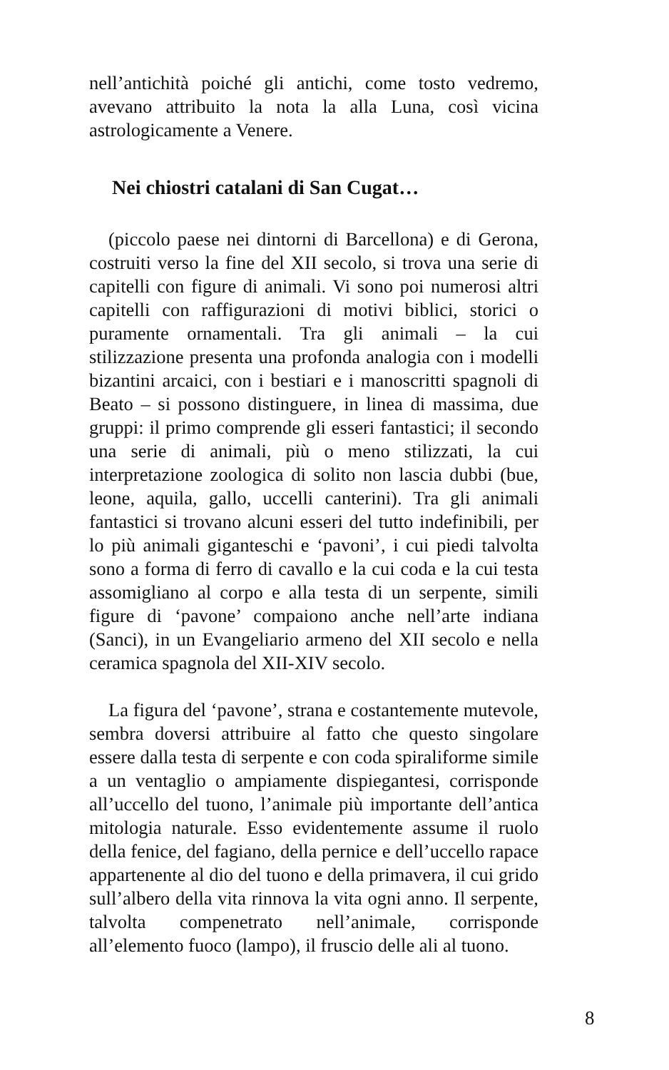nell’antichità poiché gli antichi, come tosto vedremo, avevano attribuito la nota la alla Luna, così vicina astrologicamente a Venere.
Nei chiostri catalani di San Cugat…
(piccolo paese nei dintorni di Barcellona) e di Gerona, costruiti verso la fine del XII secolo, si trova una serie di capitelli con figure di animali. Vi sono poi numerosi altri capitelli con raffigurazioni di motivi biblici, storici o puramente ornamentali. Tra gli animali – la cui stilizzazione presenta una profonda analogia con i modelli bizantini arcaici, con i bestiari e i manoscritti spagnoli di Beato – si possono distinguere, in linea di massima, due gruppi: il primo comprende gli esseri fantastici; il secondo una serie di animali, più o meno stilizzati, la cui interpretazione zoologica di solito non lascia dubbi (bue, leone, aquila, gallo, uccelli canterini). Tra gli animali fantastici si trovano alcuni esseri del tutto indefinibili, per lo più animali giganteschi e ‘pavoni’, i cui piedi talvolta sono a forma di ferro di cavallo e la cui coda e la cui testa assomigliano al corpo e alla testa di un serpente, simili figure di ‘pavone’ compaiono anche nell’arte indiana (Sanci), in un Evangeliario armeno del XII secolo e nella ceramica spagnola del XII-XIV secolo.
La figura del ‘pavone’, strana e costantemente mutevole, sembra doversi attribuire al fatto che questo singolare essere dalla testa di serpente e con coda spiraliforme simile a un ventaglio o ampiamente dispiegantesi, corrisponde all’uccello del tuono, l’animale più importante dell’antica mitologia naturale. Esso evidentemente assume il ruolo della fenice, del fagiano, della pernice e dell’uccello rapace appartenente al dio del tuono e della primavera, il cui grido sull’albero della vita rinnova la vita ogni anno. Il serpente, talvolta compenetrato nell’animale, corrisponde all’elemento fuoco (lampo), il fruscio delle ali al tuono.
8